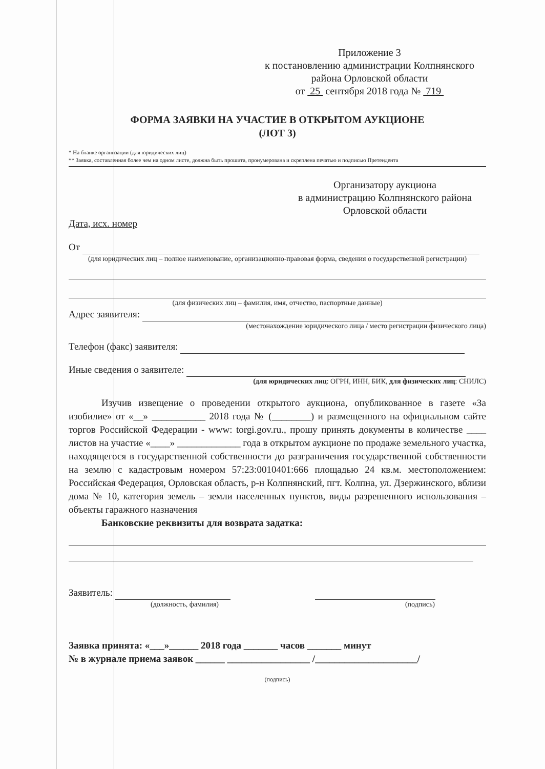Приложение 3
к постановлению администрации Колпнянского района Орловской области
от 25 сентября 2018 года № 719
ФОРМА ЗАЯВКИ НА УЧАСТИЕ В ОТКРЫТОМ АУКЦИОНЕ
(ЛОТ 3)
* На бланке организации (для юридических лиц)
** Заявка, составленная более чем на одном листе, должна быть прошита, пронумерована и скреплена печатью и подписью Претендента
Организатору аукциона
в администрацию Колпнянского района
Орловской области
Дата, исх. номер
От
(для юридических лиц – полное наименование, организационно-правовая форма, сведения о государственной регистрации)
(для физических лиц – фамилия, имя, отчество, паспортные данные)
Адрес заявителя:
(местонахождение юридического лица / место регистрации физического лица)
Телефон (факс) заявителя:
Иные сведения о заявителе:
(для юридических лиц: ОГРН, ИНН, БИК, для физических лиц: СНИЛС)
Изучив извещение о проведении открытого аукциона, опубликованное в газете «За изобилие» от «__» ___________ 2018 года № (________) и размещенного на официальном сайте торгов Российской Федерации - www: torgi.gov.ru., прошу принять документы в количестве ____ листов на участие «____» _____________ года в открытом аукционе по продаже земельного участка, находящегося в государственной собственности до разграничения государственной собственности на землю с кадастровым номером 57:23:0010401:666 площадью 24 кв.м. местоположением: Российская Федерация, Орловская область, р-н Колпнянский, пгт. Колпна, ул. Дзержинского, вблизи дома № 10, категория земель – земли населенных пунктов, виды разрешенного использования – объекты гаражного назначения
Банковские реквизиты для возврата задатка:
Заявитель:
(должность, фамилия) (подпись)
Заявка принята: «___»______ 2018 года _______ часов _______ минут
№ в журнале приема заявок ______ _________________ /_____________________/
(подпись)